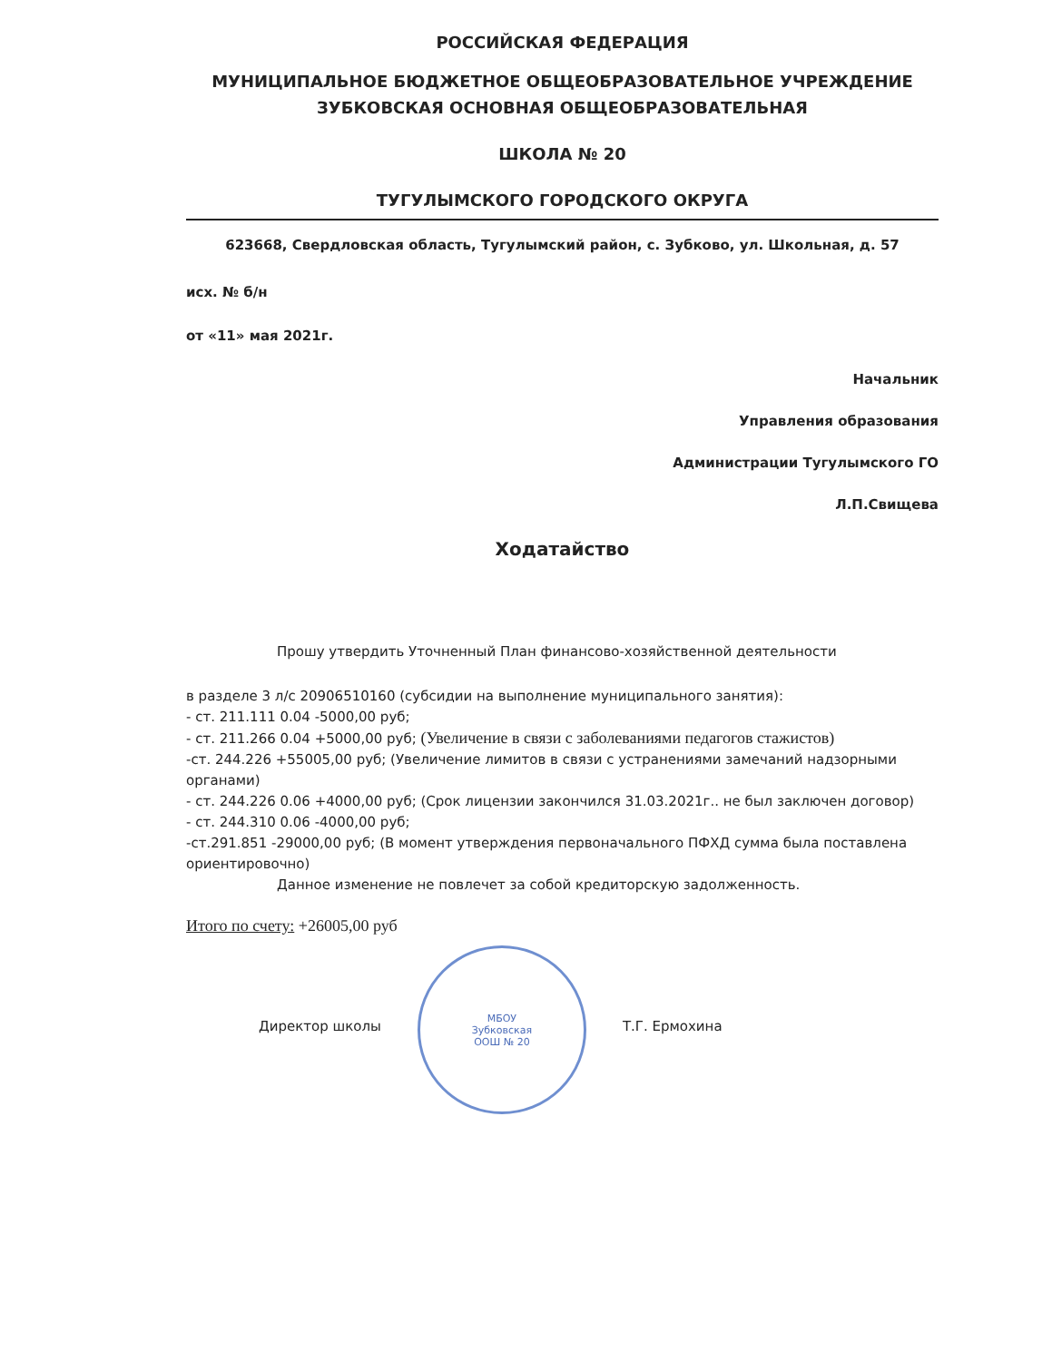РОССИЙСКАЯ ФЕДЕРАЦИЯ
МУНИЦИПАЛЬНОЕ БЮДЖЕТНОЕ ОБЩЕОБРАЗОВАТЕЛЬНОЕ УЧРЕЖДЕНИЕ
ЗУБКОВСКАЯ ОСНОВНАЯ ОБЩЕОБРАЗОВАТЕЛЬНАЯ
ШКОЛА № 20
ТУГУЛЫМСКОГО ГОРОДСКОГО ОКРУГА
623668, Свердловская область, Тугулымский район, с. Зубково, ул. Школьная, д. 57
исх. № б/н
от «11» мая 2021г.
Начальник
Управления образования
Администрации Тугулымского ГО
Л.П.Свищева
Ходатайство
Прошу утвердить Уточненный План финансово-хозяйственной деятельности
в разделе 3 л/с 20906510160 (субсидии на выполнение муниципального занятия):
- ст. 211.111 0.04 -5000,00 руб;
- ст. 211.266 0.04 +5000,00 руб; (Увеличение в связи с заболеваниями педагогов стажистов)
-ст. 244.226 +55005,00 руб; (Увеличение лимитов в связи с устранениями замечаний надзорными органами)
- ст. 244.226 0.06 +4000,00 руб; (Срок лицензии закончился 31.03.2021г.. не был заключен договор)
- ст. 244.310 0.06 -4000,00 руб;
-ст.291.851 -29000,00 руб; (В момент утверждения первоначального ПФХД сумма была поставлена ориентировочно)
Данное изменение не повлечет за собой кредиторскую задолженность.
Итого по счету: +26005,00 руб
Директор школы
МБОУ
Зубковская
ООШ № 20
Т.Г. Ермохина